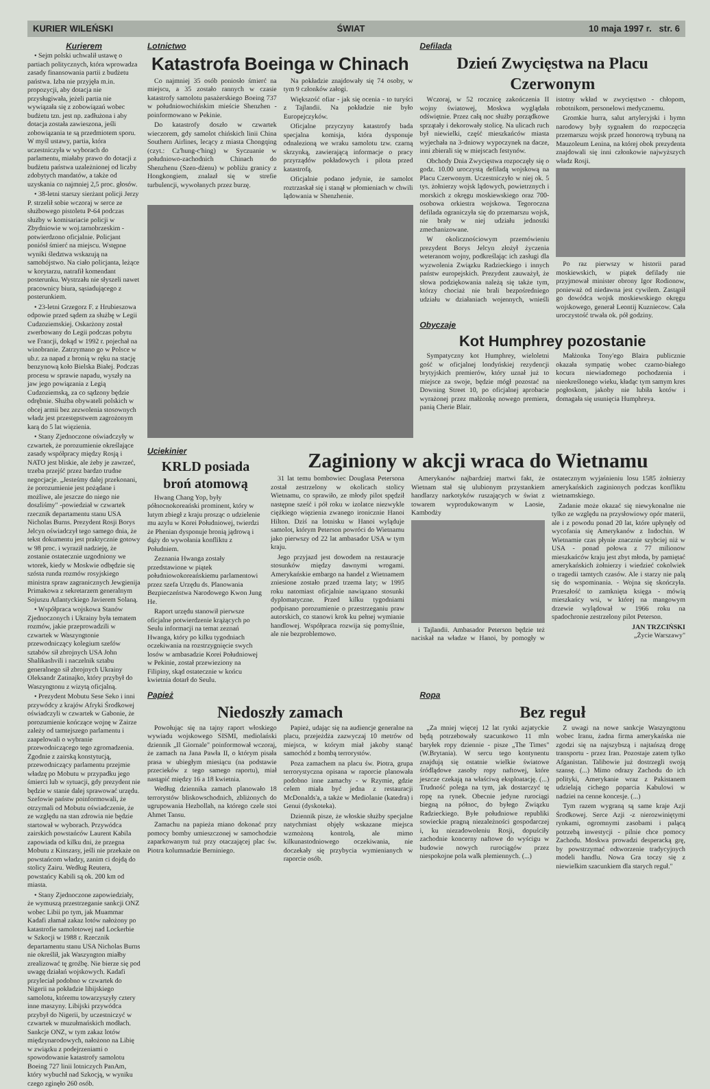KURIER WILEŃSKI ŚWIAT 10 maja 1997 r. str. 6
Kurierem
• Sejm polski uchwalił ustawę o partiach politycznych, która wprowadza zasady finansowania partii z budżetu państwa. Izba nie przyjęła m.in. propozycji, aby dotacja nie przysługiwała, jeżeli partia nie wywiązała się z zobowiązań wobec budżetu tzn. jest np. zadłużona i aby dotacja została zawieszona, jeśli zobowiązania te są przedmiotem sporu. W myśl ustawy, partia, która uczestniczyła w wyborach do parlamentu, miałaby prawo do dotacji z budżetu państwa uzależnionej od liczby zdobytych mandatów, a także od uzyskania co najmniej 2,5 proc. głosów.
• 38-letni starszy sierżant policji Jerzy P. strzelił sobie wczoraj w serce ze służbowego pistoletu P-64 podczas służby w komisariacie policji w Zbydniowie w woj.tarnobrzeskim -potwierdzono oficjalnie. Policjant poniósł śmierć na miejscu. Wstępne wyniki śledztwa wskazują na samobójstwo. Na ciało policjanta, leżące w korytarzu, natrafił komendant posterunku. Wystrzału nie słyszeli nawet pracownicy biura, sąsiadującego z posterunkiem.
• 23-letni Grzegorz F. z Hrubieszowa odpowie przed sądem za służbę w Legii Cudzoziemskiej. Oskarżony został zwerbowany do Legii podczas pobytu we Francji, dokąd w 1992 r. pojechał na winobranie. Zatrzymano go w Polsce w ub.r. za napad z bronią w ręku na stację benzynową koło Bielska Białej. Podczas procesu w sprawie napadu, wyszły na jaw jego powiązania z Legią Cudzoziemską, za co sądzony będzie odrębnie. Służba obywateli polskich w obcej armii bez zezwolenia stosownych władz jest przestępstwem zagrożonym karą do 5 lat więzienia.
• Stany Zjednoczone oświadczyły w czwartek, że porozumienie określające zasady współpracy między Rosją i NATO jest bliskie, ale żeby je zawrzeć, trzeba przejść przez bardzo trudne negocjacje. „Jesteśmy dalej przekonani, że porozumienie jest pożądane i możliwe, ale jeszcze do niego nie doszliśmy" -powiedział w czwartek rzecznik departamentu stanu USA Nicholas Burns. Prezydent Rosji Borys Jelcyn oświadczył tego samego dnia, że tekst dokumentu jest praktycznie gotowy w 98 proc. i wyraził nadzieję, że zostanie ostatecznie uzgodniony we wtorek, kiedy w Moskwie odbędzie się szósta runda rozmów rosyjskiego ministra spraw zagranicznych Jewgienija Primakowa z sekretarzem generalnym Sojuszu Atlantyckiego Javierem Solaną.
• Współpraca wojskowa Stanów Zjednoczonych i Ukrainy była tematem rozmów, jakie przeprowadzili w czwartek w Waszyngtonie przewodniczący kolegium szefów sztabów sił zbrojnych USA John Shalikashvili i naczelnik sztabu generalnego sił zbrojnych Ukrainy Oleksandr Zatinajko, który przybył do Waszyngtonu z wizytą oficjalną.
• Prezydent Mobutu Sese Seko i inni przywódcy z krajów Afryki Środkowej oświadczyli w czwartek w Gabonie, że porozumienie kończące wojnę w Zairze zależy od tamtejszego parlamentu i zaapelowali o wybranie przewodniczącego tego zgromadzenia. Zgodnie z zairską konstytucją, przewodniczący parlamentu przejmie władzę po Mobutu w przypadku jego śmierci lub w sytuacji, gdy prezydent nie będzie w stanie dalej sprawować urzędu. Szefowie państw poinformowali, że otrzymali od Mobutu oświadczenie, że ze względu na stan zdrowia nie będzie startował w wyborach. Przywódca zairskich powstańców Laurent Kabila zapowiada od kilku dni, że przegna Mobutu z Kinszasy, jeśli nie przekaże on powstańcom władzy, zanim ci dojdą do stolicy Zairu. Według Reutera, powstańcy Kabili są ok. 200 km od miasta.
• Stany Zjednoczone zapowiedziały, że wymuszą przestrzeganie sankcji ONZ wobec Libii po tym, jak Muammar Kadafi złamał zakaz lotów nałożony po katastrofie samolotowej nad Lockerbie w Szkocji w 1988 r. Rzecznik departamentu stanu USA Nicholas Burns nie określił, jak Waszyngton miałby zrealizować tę groźbę. Nie bierze się pod uwagę działań wojskowych. Kadafi przyleciał podobno w czwartek do Nigerii na pokładzie libijskiego samolotu, któremu towarzyszyły cztery inne maszyny. Libijski przywódca przybył do Nigerii, by uczestniczyć w czwartek w muzułmańskich modłach. Sankcje ONZ, w tym zakaz lotów międzynarodowych, nałożono na Libię w związku z podejrzeniami o spowodowanie katastrofy samolotu Boeing 727 linii lotniczych PanAm, który wybuchł nad Szkocją, w wyniku czego zginęło 260 osób.
Lotnictwo
Katastrofa Boeinga w Chinach
Co najmniej 35 osób poniosło śmierć na miejscu, a 35 zostało rannych w czasie katastrofy samolotu pasażerskiego Boeing 737 w południowochińskim mieście Shenzhen - poinformowano w Pekinie.
Do katastrofy doszło w czwartek wieczorem, gdy samolot chińskich linii China Southern Airlines, lecący z miasta Chongqing (czyt.: Cz'hung-c'hing) w Syczuanie w południowo-zachodnich Chinach do Shenzhenu (Szen-dżenu) w pobliżu granicy z Hongkongiem, znalazł się w strefie turbulencji, wywołanych przez burzę.
Na pokładzie znajdowały się 74 osoby, w tym 9 członków załogi.
Większość ofiar - jak się ocenia - to turyści z Tajlandii. Na pokładzie nie było Europejczyków.
Oficjalne przyczyny katastrofy bada specjalna komisja, która dysponuje odnalezioną we wraku samolotu tzw. czarną skrzynką, zawierającą informacje o pracy przyrządów pokładowych i pilota przed katastrofą.
Oficjalnie podano jedynie, że samolot roztrzaskał się i stanął w płomieniach w chwili lądowania w Shenzhenie.
Defilada
Dzień Zwycięstwa na Placu Czerwonym
Wczoraj, w 52 rocznicę zakończenia II wojny światowej, Moskwa wyglądała odświętnie. Przez całą noc służby porządkowe sprzątały i dekorowały stolicę. Na ulicach ruch był niewielki, część mieszkańców miasta wyjechała na 3-dniowy wypoczynek na dacze, inni zbierali się w miejscach festynów.
Obchody Dnia Zwycięstwa rozpoczęły się o godz. 10.00 uroczystą defiladą wojskową na Placu Czerwonym. Uczestniczyło w niej ok. 5 tys. żołnierzy wojsk lądowych, powietrznych i morskich z okręgu moskiewskiego oraz 700-osobowa orkiestra wojskowa. Tegoroczna defilada ograniczyła się do przemarszu wojsk, nie brały w niej udziału jednostki zmechanizowane.
W okolicznościowym przemówieniu prezydent Borys Jelcyn złożył życzenia weteranom wojny, podkreślając ich zasługi dla wyzwolenia Związku Radzieckiego i innych państw europejskich. Prezydent zauważył, że słowa podziękowania należą się także tym, którzy chociaż nie brali bezpośredniego udziału w działaniach wojennych, wnieśli istotny wkład w zwycięstwo - chłopom, robotnikom, personelowi medycznemu.
Gromkie hurra, salut artyleryjski i hymn narodowy były sygnałem do rozpoczęcia przemarszu wojsk przed honorową trybuną na Mauzoleum Lenina, na której obok prezydenta znajdowali się inni członkowie najwyższych władz Rosji.
Po raz pierwszy w historii parad moskiewskich, w piątek defilady nie przyjmował minister obrony Igor Rodionow, ponieważ od niedawna jest cywilem. Zastąpił go dowódca wojsk moskiewskiego okręgu wojskowego, generał Leontij Kuzniecow. Cała uroczystość trwała ok. pół godziny.
Obyczaje
Kot Humphrey pozostanie
Sympatyczny kot Humphrey, wieloletni gość w oficjalnej londyńskiej rezydencji brytyjskich premierów, który uznał już to miejsce za swoje, będzie mógł pozostać na Downing Street 10, po oficjalnej aprobacie wyrażonej przez małżonkę nowego premiera, panią Cherie Blair.
Małżonka Tony'ego Blaira publicznie okazała sympatię wobec czarno-białego kocura niewiadomego pochodzenia i nieokreślonego wieku, kładąc tym samym kres pogłoskom, jakoby nie lubiła kotów i domagała się usunięcia Humphreya.
Uciekinier
KRLD posiada broń atomową
Hwang Chang Yop, były północnokoreański prominent, który w lutym zbiegł z kraju prosząc o udzielenie mu azylu w Korei Południowej, twierdzi że Phenian dysponuje bronią jądrową i dąży do wywołania konfliktu z Południem.
Zeznania Hwanga zostały przedstawione w piątek południowokoreańskiemu parlamentowi przez szefa Urzędu ds. Planowania Bezpieczeństwa Narodowego Kwon Jung He.
Raport urzędu stanowił pierwsze oficjalne potwierdzenie krążących po Seulu informacji na temat zeznań Hwanga, który po kilku tygodniach oczekiwania na rozstrzygnięcie swych losów w ambasadzie Korei Południowej w Pekinie, został przewieziony na Filipiny, skąd ostatecznie w końcu kwietnia dotarł do Seulu.
Zaginiony w akcji wraca do Wietnamu
31 lat temu bombowiec Douglasa Petersona został zestrzelony w okolicach stolicy Wietnamu, co sprawiło, ze młody pilot spędził następne sześć i pół roku w izolatce niezwykle ciężkiego więzienia zwanego ironicznie Hanoi Hilton. Dziś na lotnisku w Hanoi wyląduje samolot, którym Peterson powróci do Wietnamu jako pierwszy od 22 lat ambasador USA w tym kraju.
Jego przyjazd jest dowodem na restauracje stosunków między dawnymi wrogami. Amerykańskie embargo na handel z Wietnamem zniesione zostało przed trzema laty; w 1995 roku natomiast oficjalnie nawiązano stosunki dyplomatyczne. Przed kilku tygodniami podpisano porozumienie o przestrzeganiu praw autorskich, co stanowi krok ku pełnej wymianie handlowej. Współpraca rozwija się pomyślnie, ale nie bezproblemowo.
Amerykanów najbardziej martwi fakt, że Wietnam stał się ulubionym przystankiem handlarzy narkotyków ruszających w świat z towarem wyprodukowanym w Laosie, Kambodży
i Tajlandii. Ambasador Peterson będzie też naciskał na władze w Hanoi, by pomogły w ostatecznym wyjaśnieniu losu 1585 żołnierzy amerykańskich zaginionych podczas konfliktu wietnamskiego.
Zadanie może okazać się niewykonalne nie tylko ze względu na przysłowiowy opór materii, ale i z powodu ponad 20 lat, które upłynęły od wycofania się Amerykanów z Indochin. W Wietnamie czas płynie znacznie szybciej niż w USA - ponad połowa z 77 milionow mieszkańców kraju jest zbyt młoda, by pamiętać amerykańskich żołnierzy i wiedzieć cokolwiek o tragedii tamtych czasów. Ale i starzy nie palą się do wspominania. - Wojna się skończyła. Przeszłość to zamknięta księga - mówią mieszkańcy wsi, w której na mangowym drzewie wylądował w 1966 roku na spadochronie zestrzelony pilot Peterson.
JAN TRZCIŃSKI
„Życie Warszawy"
Papież
Niedoszły zamach
Powołując się na tajny raport włoskiego wywiadu wojskowego SISMI, mediolański dziennik „Il Giornale" poinformował wczoraj, że zamach na Jana Pawła II, o którym pisała prasa w ubiegłym miesiącu (na podstawie przecieków z tego samego raportu), miał nastąpić między 16 a 18 kwietnia.
Według dziennika zamach planowało 18 terrorystów bliskowschodnich, zbliżonych do ugrupowania Hezbollah, na którego czele stoi Ahmet Tansu.
Zamachu na papieża miano dokonać przy pomocy bomby umieszczonej w samochodzie zaparkowanym tuż przy otaczającej plac św. Piotra kolumnadzie Berniniego.
Papież, udając się na audiencje generalne na placu, przejeżdża zazwyczaj 10 metrów od miejsca, w którym miał jakoby stanąć samochód z bombą terrorystów.
Poza zamachem na placu św. Piotra, grupa terrorystyczna opisana w raporcie planowała podobno inne zamachy - w Rzymie, gdzie celem miała być jedna z restauracji McDonalds'a, a także w Mediolanie (katedra) i Genui (dyskoteka).
Dziennik pisze, że włoskie służby specjalne natychmiast objęły wskazane miejsca wzmożoną kontrolą, ale mimo kilkunastodniowego oczekiwania, nie doczekały się przybycia wymienianych w raporcie osób.
Ropa
Bez reguł
„Za mniej więcej 12 lat rynki azjatyckie będą potrzebowały szacunkowo 11 mln baryłek ropy dziennie - pisze „The Times" (W.Brytania). W sercu tego kontynentu znajdują się ostatnie wielkie światowe śródlądowe zasoby ropy naftowej, które jeszcze czekają na właściwą eksploatację. (...) Trudność polega na tym, jak dostarczyć tę ropę na rynek. Obecnie jedyne rurociągi biegną na północ, do byłego Związku Radzieckiego. Byłe południowe republiki sowieckie pragną niezależności gospodarczej i, ku niezadowoleniu Rosji, dopuściły zachodnie koncerny naftowe do wyścigu w budowie nowych rurociągów przez niespokojne pola walk plemiennych. (...)
Z uwagi na nowe sankcje Waszyngtonu wobec Iranu, żadna firma amerykańska nie zgodzi się na najszybszą i najtańszą drogę transportu - przez Iran. Pozostaje zatem tylko Afganistan. Talibowie już dostrzegli swoją szansę. (...) Mimo odrazy Zachodu do ich polityki, Amerykanie wraz z Pakistanem udzielają cichego poparcia Kabulowi w nadziei na cenne koncesje. (...)
Tym razem wygraną są same kraje Azji Środkowej. Serce Azji -z nierozwiniętymi rynkami, ogromnymi zasobami i palącą potrzebą inwestycji - pilnie chce pomocy Zachodu. Moskwa prowadzi desperacką grę, by powstrzymać odtworzenie tradycyjnych modeli handlu. Nowa Gra toczy się z niewielkim szacunkiem dla starych reguł."